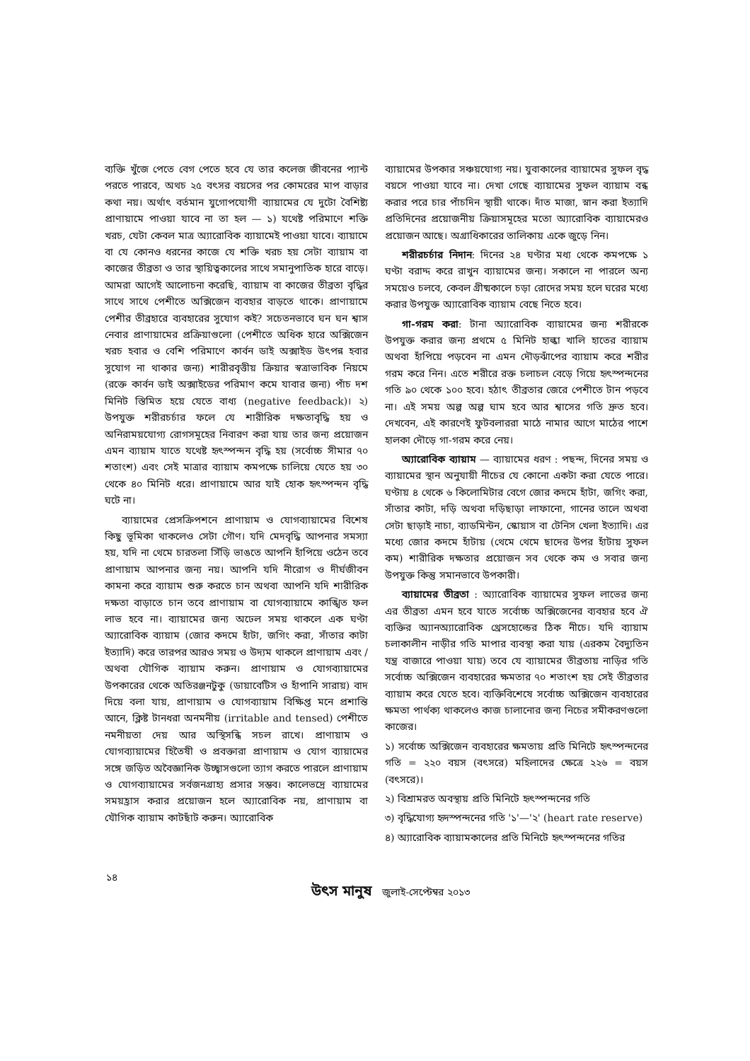ব্যক্তি খুঁজে পেতে বেগ পেতে হবে যে তার কলেজ জীবনের প্যান্ট পরতে পারবে, অথচ ২৫ বৎসর বয়সের পর কোমরের মাপ বাড়ার কথা নয়। অর্থাৎ বর্তমান যুগোপযোগী ব্যায়ামের যে দুটো বৈশিষ্ট্য প্রাণায়ামে পাওয়া যাবে না তা হল — ১) যথেষ্ট পরিমাণে শক্তি খরচ, যেটা কেবল মাত্র অ্যারোবিক ব্যায়ামেই পাওয়া যাবে। ব্যায়ামে বা যে কোনও ধরনের কাজে যে শক্তি খরচ হয় সেটা ব্যায়াম বা কাজের তীব্রতা ও তার স্থায়িত্বকালের সাথে সমানুপাতিক হারে বাড়ে। আমরা আগেই আলোচনা করেছি, ব্যায়াম বা কাজের তীব্রতা বৃদ্ধির সাথে সাথে পেশীতে অক্সিজেন ব্যবহার বাড়তে থাকে। প্রাণায়ামে পেশীর তীব্রহারে ব্যবহারের সুযোগ কই? সচেতনভাবে ঘন ঘন শ্বাস নেবার প্রাণায়ামের প্রক্রিয়াগুলো (পেশীতে অধিক হারে অক্সিজেন খরচ হবার ও বেশি পরিমাণে কার্বন ডাই অক্সাইড উৎপন্ন হবার সুযোগ না থাকার জন্য) শারীরবৃত্তীয় ক্রিয়ার স্বত্রাভাবিক নিয়মে (রক্তে কার্বন ডাই অক্সাইডের পরিমাণ কমে যাবার জন্য) পাঁচ দশ মিনিট স্তিমিত হয়ে যেতে বাধ্য (negative feedback)। ২) উপযুক্ত শরীরচর্চার ফলে যে শারীরিক দক্ষতাবৃদ্ধি হয় ও অনিরাময়যোগ্য রোগসমূহের নিবারণ করা যায় তার জন্য প্রয়োজন এমন ব্যায়াম যাতে যথেষ্ট হৃৎস্পন্দন বৃদ্ধি হয় (সর্বোচ্চ সীমার ৭০ শতাংশ) এবং সেই মাত্রার ব্যায়াম কমপক্ষে চালিয়ে যেতে হয় ৩০ থেকে ৪০ মিনিট ধরে। প্রাণায়ামে আর যাই হোক হৃৎস্পন্দন বৃদ্ধি ঘটে না।
ব্যায়ামের প্রেসক্রিপশনে প্রাণায়াম ও যোগব্যায়ামের বিশেষ কিছু ভূমিকা থাকলেও সেটা গৌণ। যদি মেদবৃদ্ধি আপনার সমস্যা হয়, যদি না থেমে চারতলা সিঁড়ি ভাঙতে আপনি হাঁপিয়ে ওঠেন তবে প্রাণায়াম আপনার জন্য নয়। আপনি যদি নীরোগ ও দীর্ঘজীবন কামনা করে ব্যায়াম শুরু করতে চান অথবা আপনি যদি শারীরিক দক্ষতা বাড়াতে চান তবে প্রাণায়াম বা যোগব্যায়ামে কাঙ্খিত ফল লাভ হবে না। ব্যায়ামের জন্য অঢেল সময় থাকলে এক ঘণ্টা অ্যারোবিক ব্যায়াম (জোর কদমে হাঁটা, জগিং করা, সাঁতার কাটা ইত্যাদি) করে তারপর আরও সময় ও উদ্যম থাকলে প্রাণায়াম এবং /অথবা যৌগিক ব্যায়াম করুন। প্রাণায়াম ও যোগব্যায়ামের উপকারের থেকে অতিরঞ্জনটুকু (ডায়াবেটিস ও হাঁপানি সারায়) বাদ দিয়ে বলা যায়, প্রাণায়াম ও যোগব্যায়াম বিক্ষিপ্ত মনে প্রশান্তি আনে, ক্লিষ্ট টানধরা অনমনীয় (irritable and tensed) পেশীতে নমনীয়তা দেয় আর অস্থিসন্ধি সচল রাখে। প্রাণায়াম ও যোগব্যায়ামের হিতৈষী ও প্রবক্তারা প্রাণায়াম ও যোগ ব্যায়ামের সঙ্গে জড়িত অবৈজ্ঞানিক উচ্ছ্বাসগুলো ত্যাগ করতে পারলে প্রাণায়াম ও যোগব্যায়ামের সর্বজনগ্রাহ্য প্রসার সম্ভব। কালেভদ্রে ব্যায়ামের সময়হ্রাস করার প্রয়োজন হলে অ্যারোবিক নয়, প্রাণায়াম বা যৌগিক ব্যায়াম কাটছাঁট করুন। অ্যারোবিক
ব্যায়ামের উপকার সঞ্চয়যোগ্য নয়। যুবাকালের ব্যায়ামের সুফল বৃদ্ধ বয়সে পাওয়া যাবে না। দেখা গেছে ব্যায়ামের সুফল ব্যায়াম বন্ধ করার পরে চার পাঁচদিন স্থায়ী থাকে। দাঁত মাজা, স্নান করা ইত্যাদি প্রতিদিনের প্রয়োজনীয় ক্রিয়াসমূহের মতো অ্যারোবিক ব্যায়ামেরও প্রয়োজন আছে। অগ্রাধিকারের তালিকায় একে জুড়ে নিন।
শরীরচর্চার নিদান: দিনের ২৪ ঘণ্টার মধ্য থেকে কমপক্ষে ১ ঘণ্টা বরাদ্দ করে রাখুন ব্যায়ামের জন্য। সকালে না পারলে অন্য সময়েও চলবে, কেবল গ্রীষ্মকালে চড়া রোদের সময় হলে ঘরের মধ্যে করার উপযুক্ত অ্যারোবিক ব্যায়াম বেছে নিতে হবে।
গা-গরম করা: টানা অ্যারোবিক ব্যায়ামের জন্য শরীরকে উপযুক্ত করার জন্য প্রথমে ৫ মিনিট হাল্কা খালি হাতের ব্যায়াম অথবা হাঁপিয়ে পড়বেন না এমন দৌড়ঝাঁপের ব্যায়াম করে শরীর গরম করে নিন। এতে শরীরে রক্ত চলাচল বেড়ে গিয়ে হৃৎস্পন্দনের গতি ৯০ থেকে ১০০ হবে। হঠাৎ তীব্রতার জেরে পেশীতে টান পড়বে না। এই সময় অল্প অল্প ঘাম হবে আর শ্বাসের গতি দ্রুত হবে। দেখবেন, এই কারণেই ফুটবলাররা মাঠে নামার আগে মাঠের পাশে হালকা দৌড়ে গা-গরম করে নেয়।
অ্যারোবিক ব্যায়াম — ব্যায়ামের ধরণ : পছন্দ, দিনের সময় ও ব্যায়ামের স্থান অনুযায়ী নীচের যে কোনো একটা করা যেতে পারে। ঘণ্টায় ৪ থেকে ৬ কিলোমিটার বেগে জোর কদমে হাঁটা, জগিং করা, সাঁতার কাটা, দড়ি অথবা দড়িছাড়া লাফানো, গানের তালে অথবা সেটা ছাড়াই নাচা, ব্যাডমিন্টন, স্কোয়াস বা টেনিস খেলা ইত্যাদি। এর মধ্যে জোর কদমে হাঁটায় (থেমে থেমে ছাদের উপর হাঁটায় সুফল কম) শারীরিক দক্ষতার প্রয়োজন সব থেকে কম ও সবার জন্য উপযুক্ত কিন্তু সমানভাবে উপকারী।
ব্যায়ামের তীব্রতা : অ্যারোবিক ব্যায়ামের সুফল লাভের জন্য এর তীব্রতা এমন হবে যাতে সর্বোচ্চ অক্সিজেনের ব্যবহার হবে ঐ ব্যক্তির অ্যানঅ্যারোবিক থ্রেসহোল্ডের ঠিক নীচে। যদি ব্যায়াম চলাকালীন নাড়ীর গতি মাপার ব্যবস্থা করা যায় (এরকম বৈদ্যুতিন যন্ত্র বাজারে পাওয়া যায়) তবে যে ব্যায়ামের তীব্রতায় নাড়ির গতি সর্বোচ্চ অক্সিজেন ব্যবহারের ক্ষমতার ৭০ শতাংশ হয় সেই তীব্রতার ব্যায়াম করে যেতে হবে। ব্যক্তিবিশেষে সর্বোচ্চ অক্সিজেন ব্যবহারের ক্ষমতা পার্থক্য থাকলেও কাজ চালানোর জন্য নিচের সমীকরণগুলো কাজের।
১) সর্বোচ্চ অক্সিজেন ব্যবহারের ক্ষমতায় প্রতি মিনিটে হৃৎস্পন্দনের গতি = ২২০ বয়স (বৎসরে) মহিলাদের ক্ষেত্রে ২২৬ = বয়স (বৎসরে)।
২) বিশ্রামরত অবস্থায় প্রতি মিনিটে হৃৎস্পন্দনের গতি
৩) বৃদ্ধিযোগ্য হৃদস্পন্দনের গতি '১'—'২' (heart rate reserve)
৪) অ্যারোবিক ব্যায়ামকালের প্রতি মিনিটে হৃৎস্পন্দনের গতির
১৪
উৎস মানুষ জুলাই-সেপ্টেম্বর ২০১৩